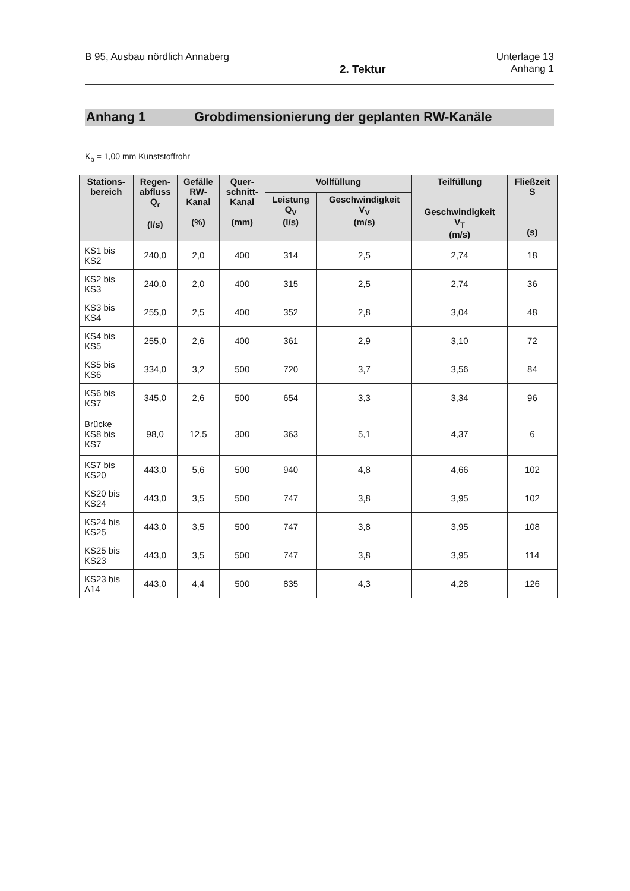B 95, Ausbau nördlich Annaberg
2. Tektur
Unterlage 13
Anhang 1
Anhang 1 Grobdimensionierung der geplanten RW-Kanäle
K<sub>b</sub> = 1,00 mm Kunststoffrohr
| Stations- bereich | Regen- abfluss Q<sub>r</sub> (l/s) | Gefälle RW- Kanal (%) | Quer- schnitt- Kanal (mm) | Vollfüllung | | Teilfüllung Geschwindigkeit V<sub>T</sub> (m/s) | Fließzeit S (s) |
| --- | --- | --- | --- | --- | --- | --- | --- |
| | | | | Leistung Q<sub>V</sub> (l/s) | Geschwindigkeit V<sub>V</sub> (m/s) | | |
| KS1 bis KS2 | 240,0 | 2,0 | 400 | 314 | 2,5 | 2,74 | 18 |
| KS2 bis KS3 | 240,0 | 2,0 | 400 | 315 | 2,5 | 2,74 | 36 |
| KS3 bis KS4 | 255,0 | 2,5 | 400 | 352 | 2,8 | 3,04 | 48 |
| KS4 bis KS5 | 255,0 | 2,6 | 400 | 361 | 2,9 | 3,10 | 72 |
| KS5 bis KS6 | 334,0 | 3,2 | 500 | 720 | 3,7 | 3,56 | 84 |
| KS6 bis KS7 | 345,0 | 2,6 | 500 | 654 | 3,3 | 3,34 | 96 |
| Brücke KS8 bis KS7 | 98,0 | 12,5 | 300 | 363 | 5,1 | 4,37 | 6 |
| KS7 bis KS20 | 443,0 | 5,6 | 500 | 940 | 4,8 | 4,66 | 102 |
| KS20 bis KS24 | 443,0 | 3,5 | 500 | 747 | 3,8 | 3,95 | 102 |
| KS24 bis KS25 | 443,0 | 3,5 | 500 | 747 | 3,8 | 3,95 | 108 |
| KS25 bis KS23 | 443,0 | 3,5 | 500 | 747 | 3,8 | 3,95 | 114 |
| KS23 bis A14 | 443,0 | 4,4 | 500 | 835 | 4,3 | 4,28 | 126 |